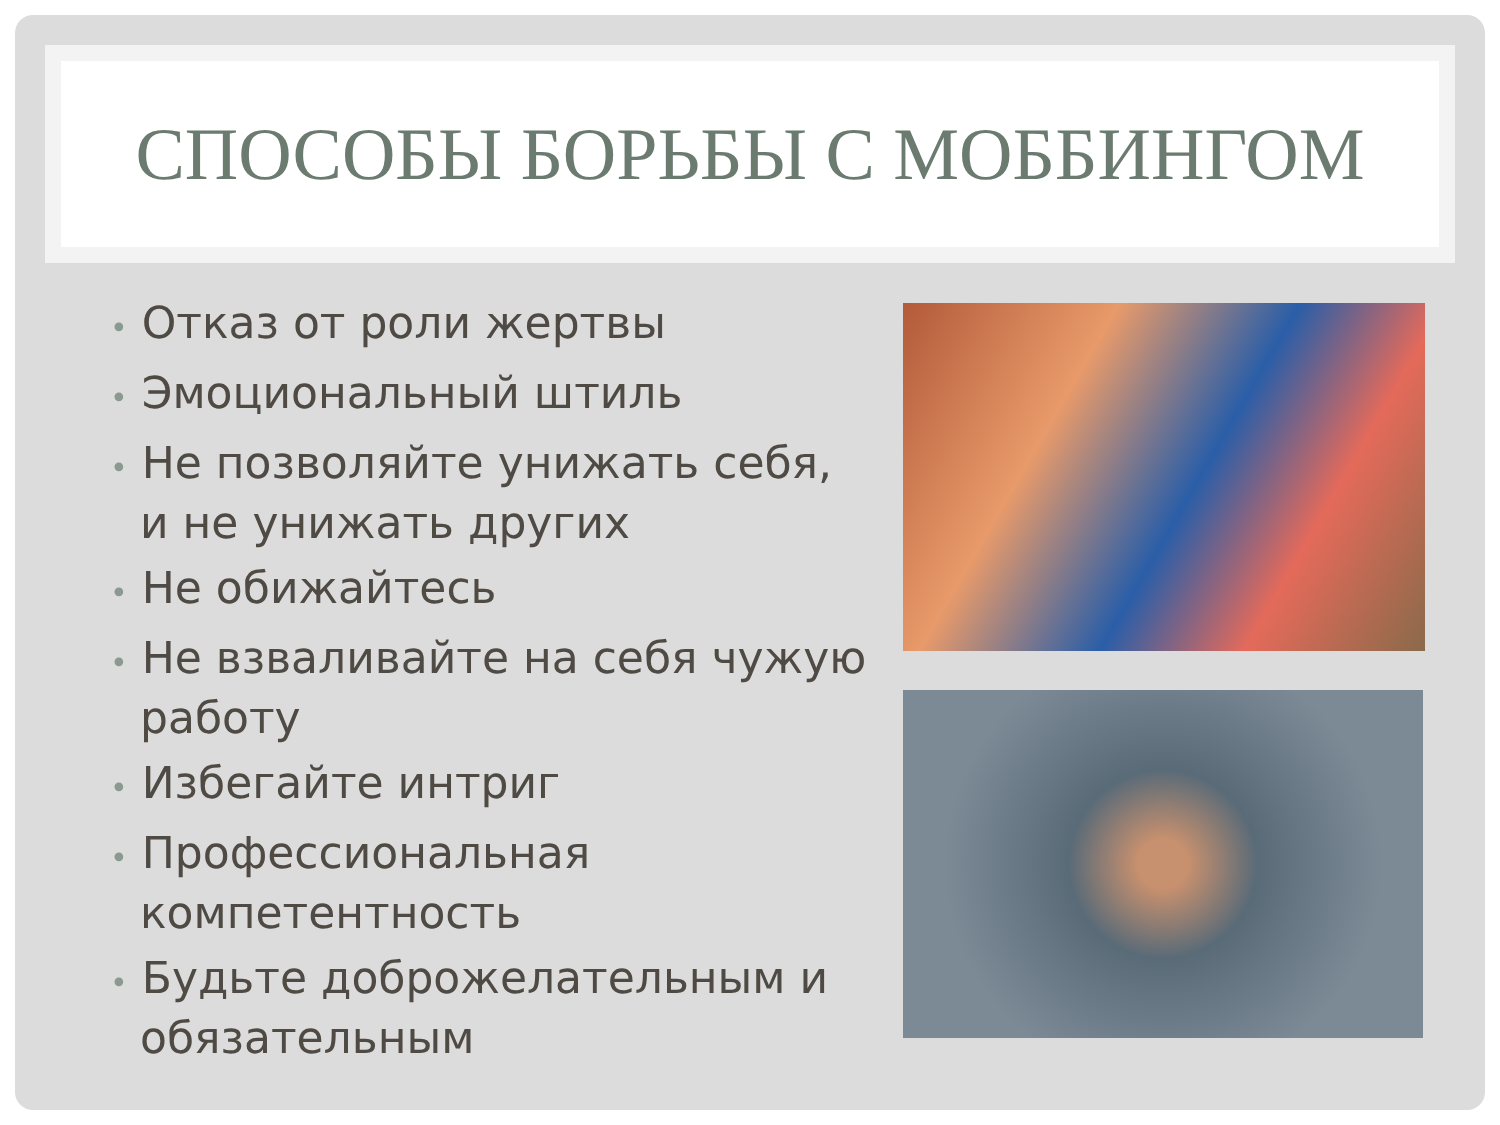СПОСОБЫ БОРЬБЫ С МОББИНГОМ
• Отказ от роли жертвы
• Эмоциональный штиль
• Не позволяйте унижать себя, и не унижать других
• Не обижайтесь
• Не взваливайте на себя чужую работу
• Избегайте интриг
• Профессиональная компетентность
• Будьте доброжелательным и обязательным